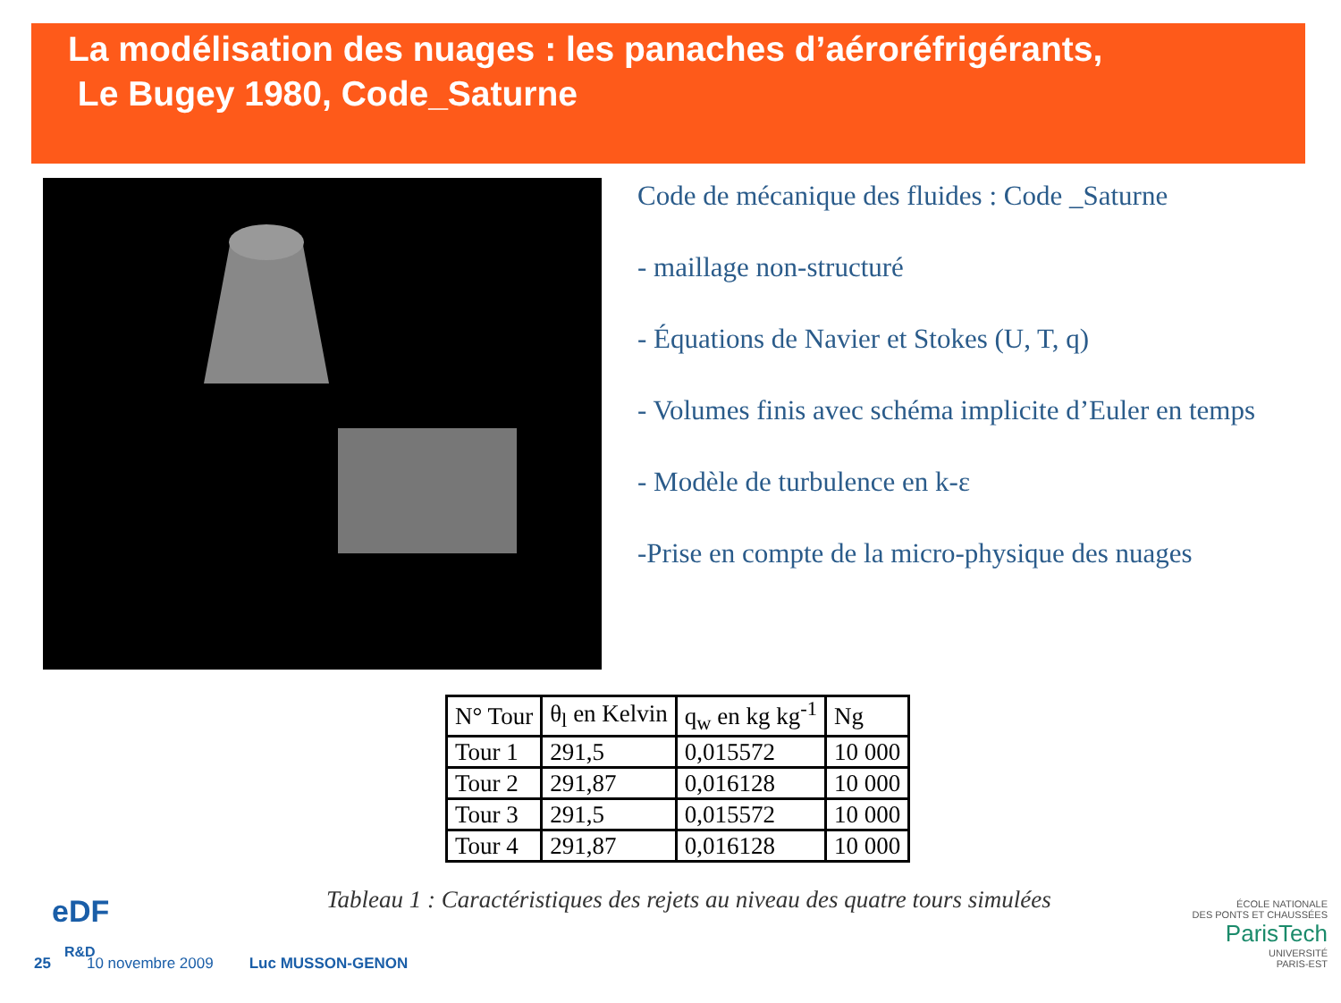La modélisation des nuages : les panaches d’aéroréfrigérants,
Le Bugey 1980, Code_Saturne
Code de mécanique des fluides : Code _Saturne
- maillage non-structuré
- Équations de Navier et Stokes (U, T, q)
- Volumes finis avec schéma implicite d’Euler en temps
- Modèle de turbulence en k-ε
-Prise en compte de la micro-physique des nuages
| N° Tour | θ<sub>l</sub> en Kelvin | q<sub>w</sub> en kg kg<sup>-1</sup> | Ng |
| --- | --- | --- | --- |
| Tour 1 | 291,5 | 0,015572 | 10 000 |
| Tour 2 | 291,87 | 0,016128 | 10 000 |
| Tour 3 | 291,5 | 0,015572 | 10 000 |
| Tour 4 | 291,87 | 0,016128 | 10 000 |
Tableau 1 : Caractéristiques des rejets au niveau des quatre tours simulées
eDF
R&D
25 10 novembre 2009 Luc MUSSON-GENON
ÉCOLE NATIONALE
DES PONTS ET CHAUSSÉES
ParisTech
UNIVERSITÉ
PARIS-EST